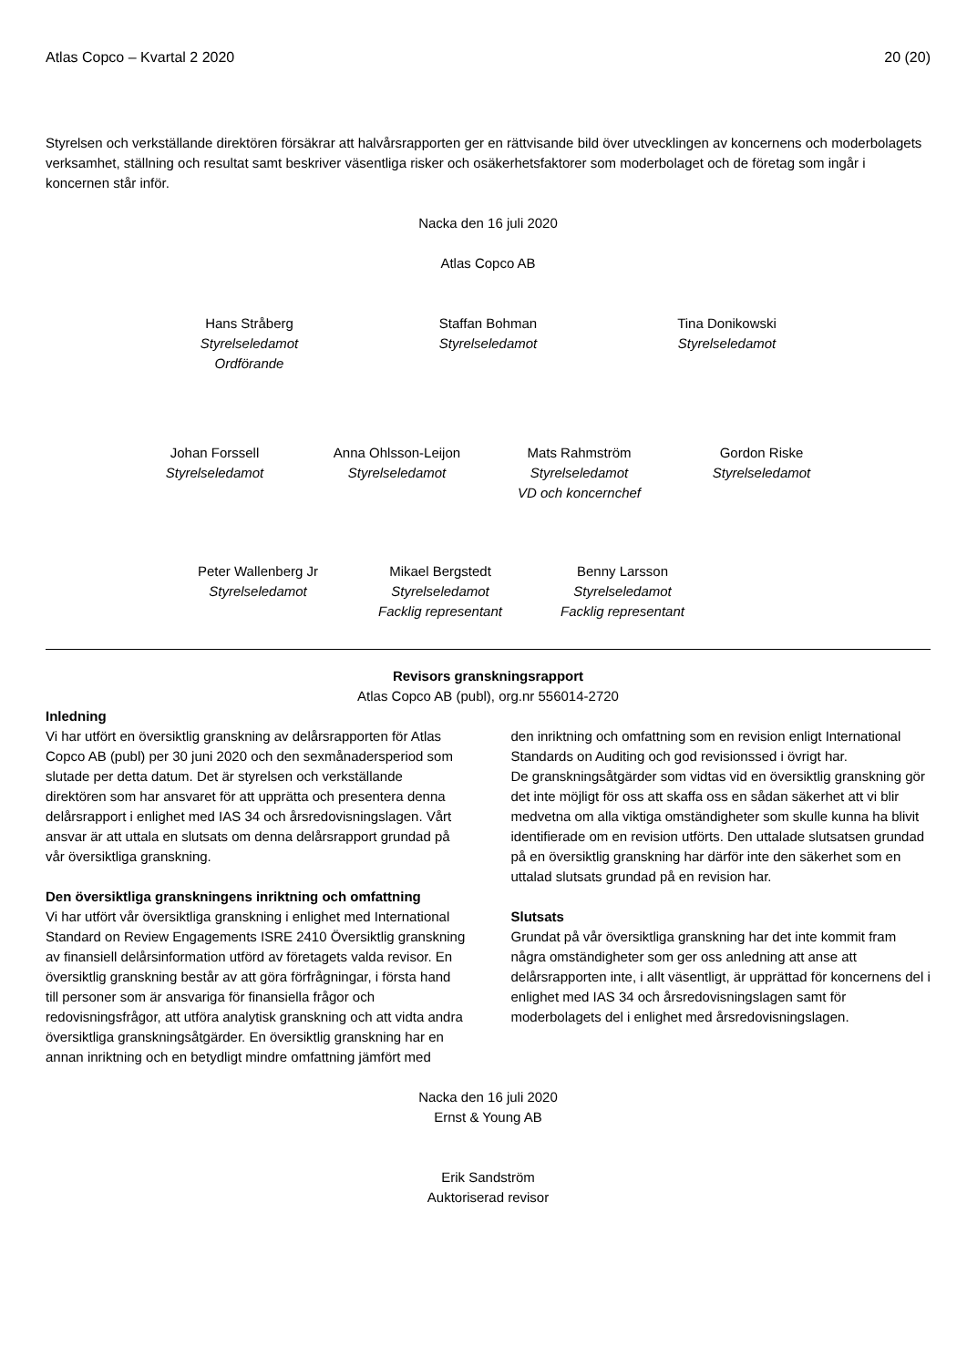Atlas Copco – Kvartal 2 2020 20 (20)
Styrelsen och verkställande direktören försäkrar att halvårsrapporten ger en rättvisande bild över utvecklingen av koncernens och moderbolagets verksamhet, ställning och resultat samt beskriver väsentliga risker och osäkerhetsfaktorer som moderbolaget och de företag som ingår i koncernen står inför.
Nacka den 16 juli 2020
Atlas Copco AB
Hans Stråberg
Styrelseledamot
Ordförande
Staffan Bohman
Styrelseledamot
Tina Donikowski
Styrelseledamot
Johan Forssell
Styrelseledamot
Anna Ohlsson-Leijon
Styrelseledamot
Mats Rahmström
Styrelseledamot
VD och koncernchef
Gordon Riske
Styrelseledamot
Peter Wallenberg Jr
Styrelseledamot
Mikael Bergstedt
Styrelseledamot
Facklig representant
Benny Larsson
Styrelseledamot
Facklig representant
Revisors granskningsrapport
Atlas Copco AB (publ), org.nr 556014-2720
Inledning
Vi har utfört en översiktlig granskning av delårsrapporten för Atlas Copco AB (publ) per 30 juni 2020 och den sexmånadersperiod som slutade per detta datum. Det är styrelsen och verkställande direktören som har ansvaret för att upprätta och presentera denna delårsrapport i enlighet med IAS 34 och årsredovisningslagen. Vårt ansvar är att uttala en slutsats om denna delårsrapport grundad på vår översiktliga granskning.
Den översiktliga granskningens inriktning och omfattning
Vi har utfört vår översiktliga granskning i enlighet med International Standard on Review Engagements ISRE 2410 Översiktlig granskning av finansiell delårsinformation utförd av företagets valda revisor. En översiktlig granskning består av att göra förfrågningar, i första hand till personer som är ansvariga för finansiella frågor och redovisningsfrågor, att utföra analytisk granskning och att vidta andra översiktliga granskningsåtgärder. En översiktlig granskning har en annan inriktning och en betydligt mindre omfattning jämfört med
den inriktning och omfattning som en revision enligt International Standards on Auditing och god revisionssed i övrigt har.
De granskningsåtgärder som vidtas vid en översiktlig granskning gör det inte möjligt för oss att skaffa oss en sådan säkerhet att vi blir medvetna om alla viktiga omständigheter som skulle kunna ha blivit identifierade om en revision utförts. Den uttalade slutsatsen grundad på en översiktlig granskning har därför inte den säkerhet som en uttalad slutsats grundad på en revision har.
Slutsats
Grundat på vår översiktliga granskning har det inte kommit fram några omständigheter som ger oss anledning att anse att delårsrapporten inte, i allt väsentligt, är upprättad för koncernens del i enlighet med IAS 34 och årsredovisningslagen samt för moderbolagets del i enlighet med årsredovisningslagen.
Nacka den 16 juli 2020
Ernst & Young AB
Erik Sandström
Auktoriserad revisor